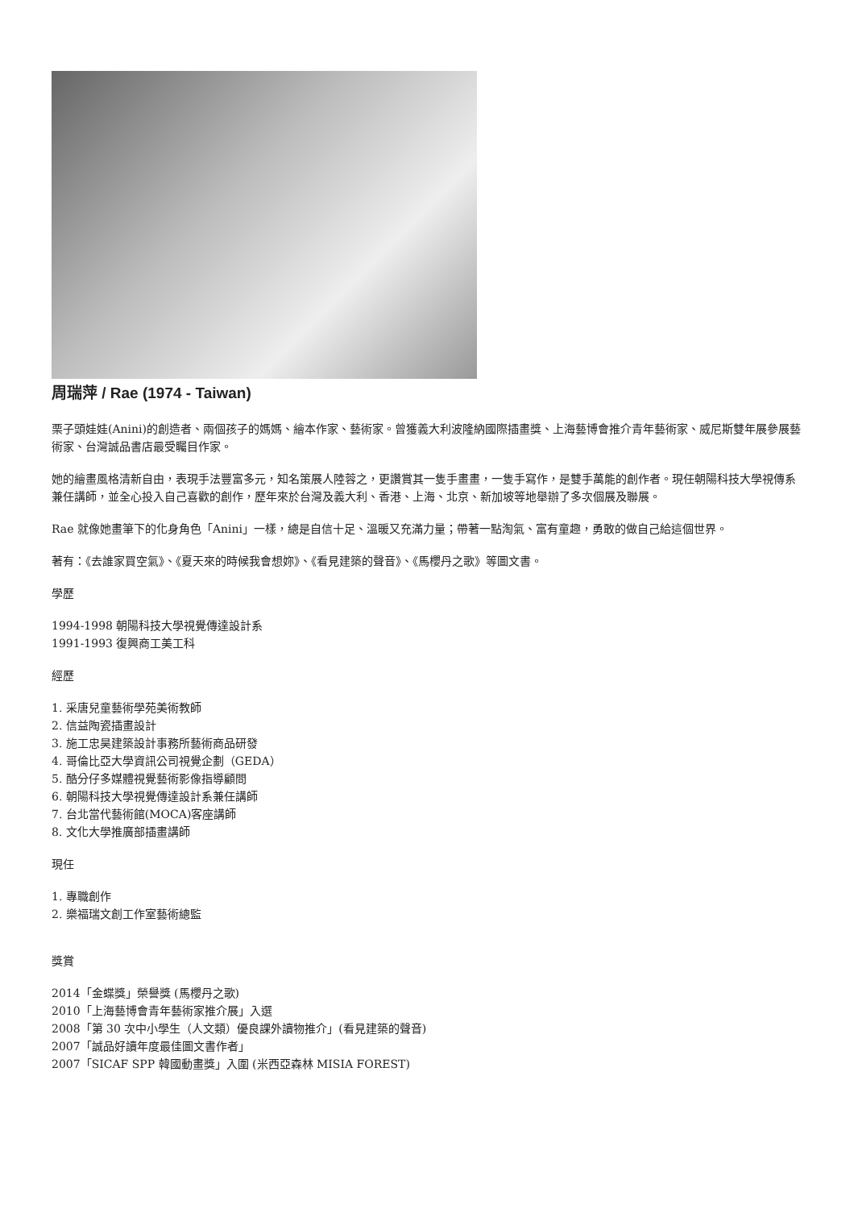周瑞萍 / Rae (1974 - Taiwan)
栗子頭娃娃(Anini)的創造者、兩個孩子的媽媽、繪本作家、藝術家。曾獲義大利波隆納國際插畫獎、上海藝博會推介青年藝術家、威尼斯雙年展參展藝術家、台灣誠品書店最受矚目作家。
她的繪畫風格清新自由，表現手法豐富多元，知名策展人陸蓉之，更讚賞其一隻手畫畫，一隻手寫作，是雙手萬能的創作者。現任朝陽科技大學視傳系兼任講師，並全心投入自己喜歡的創作，歷年來於台灣及義大利、香港、上海、北京、新加坡等地舉辦了多次個展及聯展。
Rae 就像她畫筆下的化身角色「Anini」一樣，總是自信十足、溫暖又充滿力量；帶著一點淘氣、富有童趣，勇敢的做自己給這個世界。
著有：《去誰家買空氣》、《夏天來的時候我會想妳》、《看見建築的聲音》、《馬櫻丹之歌》等圖文書。
學歷
1994-1998 朝陽科技大學視覺傳達設計系
1991-1993 復興商工美工科
經歷
1. 采唐兒童藝術學苑美術教師
2. 信益陶瓷插畫設計
3. 施工忠昊建築設計事務所藝術商品研發
4. 哥倫比亞大學資訊公司視覺企劃（GEDA）
5. 酷分仔多媒體視覺藝術影像指導顧問
6. 朝陽科技大學視覺傳達設計系兼任講師
7. 台北當代藝術館(MOCA)客座講師
8. 文化大學推廣部插畫講師
現任
1. 專職創作
2. 樂福瑞文創工作室藝術總監
獎賞
2014「金蝶獎」榮譽獎 (馬櫻丹之歌)
2010「上海藝博會青年藝術家推介展」入選
2008「第 30 次中小學生（人文類）優良課外讀物推介」(看見建築的聲音)
2007「誠品好讀年度最佳圖文書作者」
2007「SICAF SPP 韓國動畫獎」入圍 (米西亞森林 MISIA FOREST)